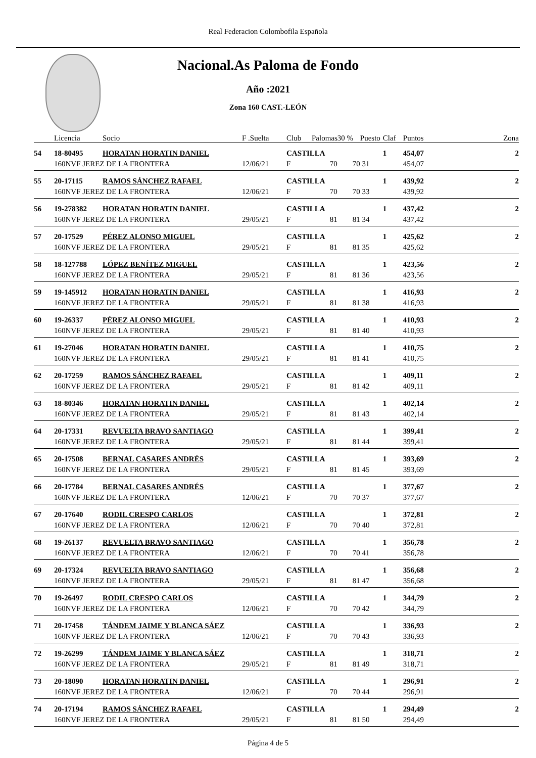Real Federacion Colombofila Española
Nacional.As Paloma de Fondo
Año :2021
Zona 160 CAST.-LEÓN
| | Licencia | Socio | F .Suelta | Club | Palomas | 30 % | Puesto | Claf | Puntos | Zona |
| --- | --- | --- | --- | --- | --- | --- | --- | --- | --- | --- |
| 54 | 18-80495 | HORATAN HORATIN DANIEL | | CASTILLA | | | | 1 | 454,07 | 2 |
| | 160NVF JEREZ DE LA FRONTERA | | 12/06/21 | F | 70 | 70 | 31 | | 454,07 | |
| 55 | 20-17115 | RAMOS SÁNCHEZ RAFAEL | | CASTILLA | | | | 1 | 439,92 | 2 |
| | 160NVF JEREZ DE LA FRONTERA | | 12/06/21 | F | 70 | 70 | 33 | | 439,92 | |
| 56 | 19-278382 | HORATAN HORATIN DANIEL | | CASTILLA | | | | 1 | 437,42 | 2 |
| | 160NVF JEREZ DE LA FRONTERA | | 29/05/21 | F | 81 | 81 | 34 | | 437,42 | |
| 57 | 20-17529 | PÉREZ ALONSO MIGUEL | | CASTILLA | | | | 1 | 425,62 | 2 |
| | 160NVF JEREZ DE LA FRONTERA | | 29/05/21 | F | 81 | 81 | 35 | | 425,62 | |
| 58 | 18-127788 | LÓPEZ BENÍTEZ MIGUEL | | CASTILLA | | | | 1 | 423,56 | 2 |
| | 160NVF JEREZ DE LA FRONTERA | | 29/05/21 | F | 81 | 81 | 36 | | 423,56 | |
| 59 | 19-145912 | HORATAN HORATIN DANIEL | | CASTILLA | | | | 1 | 416,93 | 2 |
| | 160NVF JEREZ DE LA FRONTERA | | 29/05/21 | F | 81 | 81 | 38 | | 416,93 | |
| 60 | 19-26337 | PÉREZ ALONSO MIGUEL | | CASTILLA | | | | 1 | 410,93 | 2 |
| | 160NVF JEREZ DE LA FRONTERA | | 29/05/21 | F | 81 | 81 | 40 | | 410,93 | |
| 61 | 19-27046 | HORATAN HORATIN DANIEL | | CASTILLA | | | | 1 | 410,75 | 2 |
| | 160NVF JEREZ DE LA FRONTERA | | 29/05/21 | F | 81 | 81 | 41 | | 410,75 | |
| 62 | 20-17259 | RAMOS SÁNCHEZ RAFAEL | | CASTILLA | | | | 1 | 409,11 | 2 |
| | 160NVF JEREZ DE LA FRONTERA | | 29/05/21 | F | 81 | 81 | 42 | | 409,11 | |
| 63 | 18-80346 | HORATAN HORATIN DANIEL | | CASTILLA | | | | 1 | 402,14 | 2 |
| | 160NVF JEREZ DE LA FRONTERA | | 29/05/21 | F | 81 | 81 | 43 | | 402,14 | |
| 64 | 20-17331 | REVUELTA BRAVO SANTIAGO | | CASTILLA | | | | 1 | 399,41 | 2 |
| | 160NVF JEREZ DE LA FRONTERA | | 29/05/21 | F | 81 | 81 | 44 | | 399,41 | |
| 65 | 20-17508 | BERNAL CASARES ANDRÉS | | CASTILLA | | | | 1 | 393,69 | 2 |
| | 160NVF JEREZ DE LA FRONTERA | | 29/05/21 | F | 81 | 81 | 45 | | 393,69 | |
| 66 | 20-17784 | BERNAL CASARES ANDRÉS | | CASTILLA | | | | 1 | 377,67 | 2 |
| | 160NVF JEREZ DE LA FRONTERA | | 12/06/21 | F | 70 | 70 | 37 | | 377,67 | |
| 67 | 20-17640 | RODIL CRESPO CARLOS | | CASTILLA | | | | 1 | 372,81 | 2 |
| | 160NVF JEREZ DE LA FRONTERA | | 12/06/21 | F | 70 | 70 | 40 | | 372,81 | |
| 68 | 19-26137 | REVUELTA BRAVO SANTIAGO | | CASTILLA | | | | 1 | 356,78 | 2 |
| | 160NVF JEREZ DE LA FRONTERA | | 12/06/21 | F | 70 | 70 | 41 | | 356,78 | |
| 69 | 20-17324 | REVUELTA BRAVO SANTIAGO | | CASTILLA | | | | 1 | 356,68 | 2 |
| | 160NVF JEREZ DE LA FRONTERA | | 29/05/21 | F | 81 | 81 | 47 | | 356,68 | |
| 70 | 19-26497 | RODIL CRESPO CARLOS | | CASTILLA | | | | 1 | 344,79 | 2 |
| | 160NVF JEREZ DE LA FRONTERA | | 12/06/21 | F | 70 | 70 | 42 | | 344,79 | |
| 71 | 20-17458 | TÁNDEM JAIME Y BLANCA SÁEZ | | CASTILLA | | | | 1 | 336,93 | 2 |
| | 160NVF JEREZ DE LA FRONTERA | | 12/06/21 | F | 70 | 70 | 43 | | 336,93 | |
| 72 | 19-26299 | TÁNDEM JAIME Y BLANCA SÁEZ | | CASTILLA | | | | 1 | 318,71 | 2 |
| | 160NVF JEREZ DE LA FRONTERA | | 29/05/21 | F | 81 | 81 | 49 | | 318,71 | |
| 73 | 20-18090 | HORATAN HORATIN DANIEL | | CASTILLA | | | | 1 | 296,91 | 2 |
| | 160NVF JEREZ DE LA FRONTERA | | 12/06/21 | F | 70 | 70 | 44 | | 296,91 | |
| 74 | 20-17194 | RAMOS SÁNCHEZ RAFAEL | | CASTILLA | | | | 1 | 294,49 | 2 |
| | 160NVF JEREZ DE LA FRONTERA | | 29/05/21 | F | 81 | 81 | 50 | | 294,49 | |
Página 4 de 5